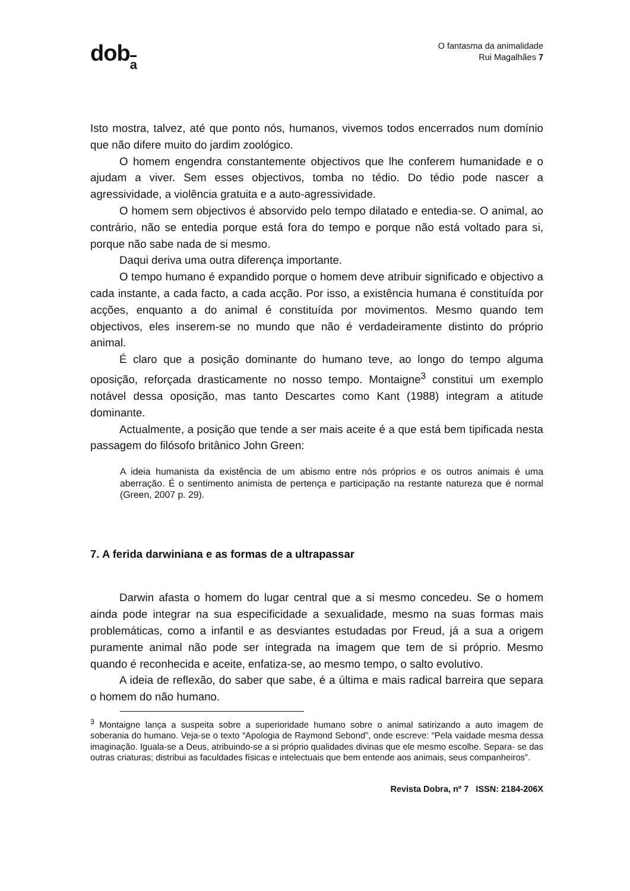doba
O fantasma da animalidade
Rui Magalhães 7
Isto mostra, talvez, até que ponto nós, humanos, vivemos todos encerrados num domínio que não difere muito do jardim zoológico.
O homem engendra constantemente objectivos que lhe conferem humanidade e o ajudam a viver. Sem esses objectivos, tomba no tédio. Do tédio pode nascer a agressividade, a violência gratuita e a auto-agressividade.
O homem sem objectivos é absorvido pelo tempo dilatado e entedia-se. O animal, ao contrário, não se entedia porque está fora do tempo e porque não está voltado para si, porque não sabe nada de si mesmo.
Daqui deriva uma outra diferença importante.
O tempo humano é expandido porque o homem deve atribuir significado e objectivo a cada instante, a cada facto, a cada acção. Por isso, a existência humana é constituída por acções, enquanto a do animal é constituída por movimentos. Mesmo quando tem objectivos, eles inserem-se no mundo que não é verdadeiramente distinto do próprio animal.
É claro que a posição dominante do humano teve, ao longo do tempo alguma oposição, reforçada drasticamente no nosso tempo. Montaigne<sup>3</sup> constitui um exemplo notável dessa oposição, mas tanto Descartes como Kant (1988) integram a atitude dominante.
Actualmente, a posição que tende a ser mais aceite é a que está bem tipificada nesta passagem do filósofo britânico John Green:
A ideia humanista da existência de um abismo entre nós próprios e os outros animais é uma aberração. É o sentimento animista de pertença e participação na restante natureza que é normal (Green, 2007 p. 29).
7. A ferida darwiniana e as formas de a ultrapassar
Darwin afasta o homem do lugar central que a si mesmo concedeu. Se o homem ainda pode integrar na sua especificidade a sexualidade, mesmo na suas formas mais problemáticas, como a infantil e as desviantes estudadas por Freud, já a sua a origem puramente animal não pode ser integrada na imagem que tem de si próprio. Mesmo quando é reconhecida e aceite, enfatiza-se, ao mesmo tempo, o salto evolutivo.
A ideia de reflexão, do saber que sabe, é a última e mais radical barreira que separa o homem do não humano.
<sup>3</sup> Montaigne lança a suspeita sobre a superioridade humano sobre o animal satirizando a auto imagem de soberania do humano. Veja-se o texto “Apologia de Raymond Sebond”, onde escreve: “Pela vaidade mesma dessa imaginação. Iguala-se a Deus, atribuindo-se a si próprio qualidades divinas que ele mesmo escolhe. Separa- se das outras criaturas; distribui as faculdades físicas e intelectuais que bem entende aos animais, seus companheiros”.
Revista Dobra, nº 7 ISSN: 2184-206X